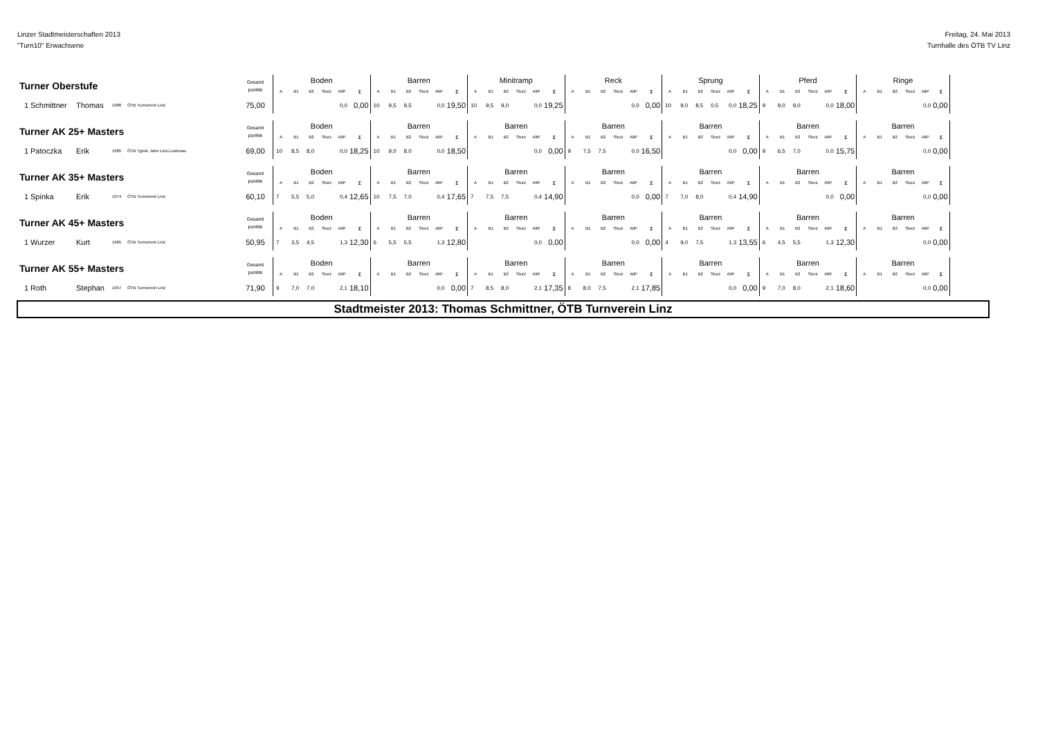Linzer Stadtmeisterschaften 2013
"Turn10" Erwachsene
Freitag, 24. Mai 2013
Turnhalle des ÖTB TV Linz
| Turner Oberstufe | | | | | Gesamt punkte | Boden | | | | | | Barren | | | | | | Minitramp | | | | | | Reck | | | | | | Sprung | | | | | | Pferd | | | | | | Ringe | | | | | |
| --- | --- | --- | --- | --- | --- | --- | --- | --- | --- | --- | --- | --- | --- | --- | --- | --- | --- | --- | --- | --- | --- | --- | --- | --- | --- | --- | --- | --- | --- | --- | --- | --- | --- | --- | --- | --- | --- | --- | --- | --- | --- | --- | --- | --- | --- | --- | --- |
| | | | | | | A | B1 | B2 | Sturz | AltP | Σ | A | B1 | B2 | Sturz | AltP | Σ | A | B1 | B2 | Sturz | AltP | Σ | A | B1 | B2 | Sturz | AltP | Σ | A | B1 | B2 | Sturz | AltP | Σ | A | B1 | B2 | Sturz | AltP | Σ | A | B1 | B2 | Sturz | AltP | Σ |
| 1 | Schmittner | Thomas | 1986 | ÖTB Turnverein Linz | 75,00 | | | | | 0,0 | 0,00 | 10 | 9,5 | 9,5 | | 0,0 | 19,50 | 10 | 9,5 | 9,0 | | 0,0 | 19,25 | | | | | 0,0 | 0,00 | 10 | 9,0 | 8,5 | 0,5 | 0,0 | 18,25 | 9 | 9,0 | 9,0 | | 0,0 | 18,00 | | | | | 0,0 | 0,00 |
| Turner AK 25+ Masters | | | | | Gesamt punkte | Boden | | | | | | Barren | | | | | | Barren | | | | | | Barren | | | | | | Barren | | | | | | Barren | | | | | | Barren | | | | | |
| | | | | | | A | B1 | B2 | Sturz | AltP | Σ | A | B1 | B2 | Sturz | AltP | Σ | A | B1 | B2 | Sturz | AltP | Σ | A | B1 | B2 | Sturz | AltP | Σ | A | B1 | B2 | Sturz | AltP | Σ | A | B1 | B2 | Sturz | AltP | Σ | A | B1 | B2 | Sturz | AltP | Σ |
| 1 | Patoczka | Erik | 1985 | ÖTB Tgmd. Jahn Linz-Lustenau | 69,00 | 10 | 8,5 | 8,0 | | 0,0 | 18,25 | 10 | 9,0 | 8,0 | | 0,0 | 18,50 | | | | | 0,0 | 0,00 | 9 | 7,5 | 7,5 | | 0,0 | 16,50 | | | | | 0,0 | 0,00 | 9 | 6,5 | 7,0 | | 0,0 | 15,75 | | | | | 0,0 | 0,00 |
| Turner AK 35+ Masters | | | | | Gesamt punkte | Boden | | | | | | Barren | | | | | | Barren | | | | | | Barren | | | | | | Barren | | | | | | Barren | | | | | | Barren | | | | | |
| | | | | | | A | B1 | B2 | Sturz | AltP | Σ | A | B1 | B2 | Sturz | AltP | Σ | A | B1 | B2 | Sturz | AltP | Σ | A | B1 | B2 | Sturz | AltP | Σ | A | B1 | B2 | Sturz | AltP | Σ | A | B1 | B2 | Sturz | AltP | Σ | A | B1 | B2 | Sturz | AltP | Σ |
| 1 | Spinka | Erik | 1974 | ÖTB Turnverein Linz | 60,10 | 7 | 5,5 | 5,0 | | 0,4 | 12,65 | 10 | 7,5 | 7,0 | | 0,4 | 17,65 | 7 | 7,5 | 7,5 | | 0,4 | 14,90 | | | | | 0,0 | 0,00 | 7 | 7,0 | 8,0 | | 0,4 | 14,90 | | | | | 0,0 | 0,00 | | | | | 0,0 | 0,00 |
| Turner AK 45+ Masters | | | | | Gesamt punkte | Boden | | | | | | Barren | | | | | | Barren | | | | | | Barren | | | | | | Barren | | | | | | Barren | | | | | | Barren | | | | | |
| | | | | | | A | B1 | B2 | Sturz | AltP | Σ | A | B1 | B2 | Sturz | AltP | Σ | A | B1 | B2 | Sturz | AltP | Σ | A | B1 | B2 | Sturz | AltP | Σ | A | B1 | B2 | Sturz | AltP | Σ | A | B1 | B2 | Sturz | AltP | Σ | A | B1 | B2 | Sturz | AltP | Σ |
| 1 | Wurzer | Kurt | 1965 | ÖTB Turnverein Linz | 50,95 | 7 | 3,5 | 4,5 | | 1,3 | 12,30 | 6 | 5,5 | 5,5 | | 1,3 | 12,80 | | | | | 0,0 | 0,00 | | | | | 0,0 | 0,00 | 4 | 9,0 | 7,5 | | 1,3 | 13,55 | 6 | 4,5 | 5,5 | | 1,3 | 12,30 | | | | | 0,0 | 0,00 |
| Turner AK 55+ Masters | | | | | Gesamt punkte | Boden | | | | | | Barren | | | | | | Barren | | | | | | Barren | | | | | | Barren | | | | | | Barren | | | | | | Barren | | | | | |
| | | | | | | A | B1 | B2 | Sturz | AltP | Σ | A | B1 | B2 | Sturz | AltP | Σ | A | B1 | B2 | Sturz | AltP | Σ | A | B1 | B2 | Sturz | AltP | Σ | A | B1 | B2 | Sturz | AltP | Σ | A | B1 | B2 | Sturz | AltP | Σ | A | B1 | B2 | Sturz | AltP | Σ |
| 1 | Roth | Stephan | 1957 | ÖTB Turnverein Linz | 71,90 | 9 | 7,0 | 7,0 | | 2,1 | 18,10 | | | | | 0,0 | 0,00 | 7 | 8,5 | 8,0 | | 2,1 | 17,35 | 8 | 8,0 | 7,5 | | 2,1 | 17,85 | | | | | 0,0 | 0,00 | 9 | 7,0 | 8,0 | | 2,1 | 18,60 | | | | | 0,0 | 0,00 |
Stadtmeister 2013: Thomas Schmittner, ÖTB Turnverein Linz